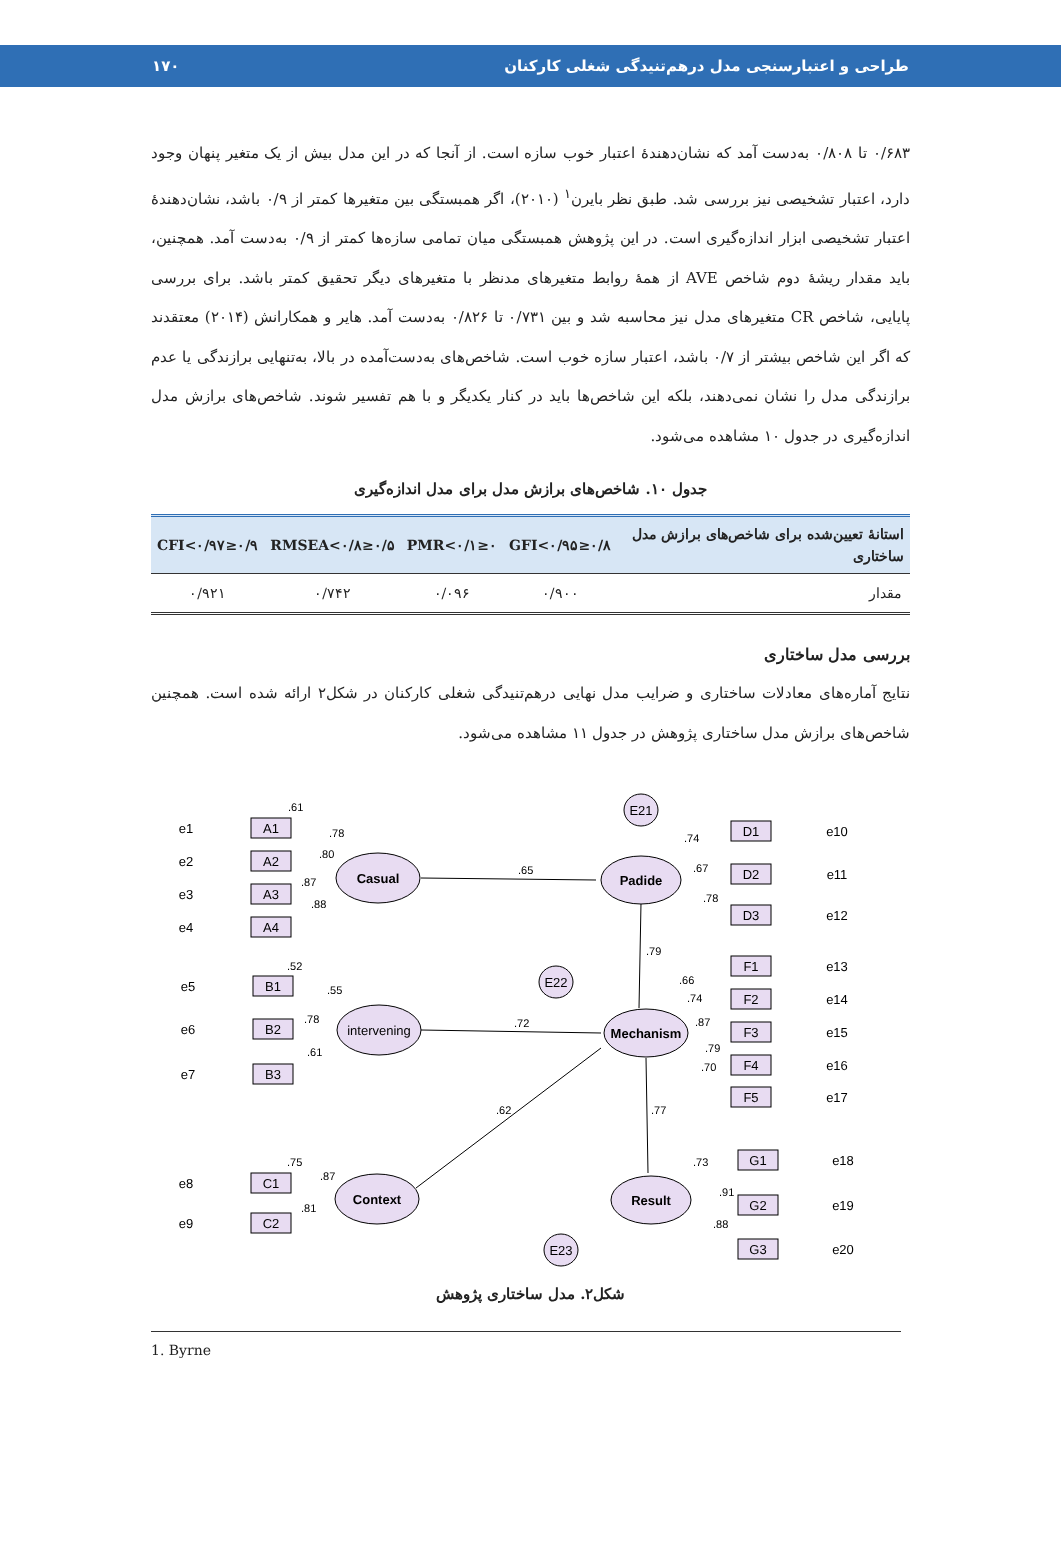طراحی و اعتبارسنجی مدل درهم‌تنیدگی شغلی کارکنان ۱۷۰
۰/۶۸۳ تا ۰/۸۰۸ به‌دست آمد که نشان‌دهندهٔ اعتبار خوب سازه است. از آنجا که در این مدل بیش از یک متغیر پنهان وجود دارد، اعتبار تشخیصی نیز بررسی شد. طبق نظر بایرن<sup>۱</sup> (۲۰۱۰)، اگر همبستگی بین متغیرها کمتر از ۰/۹ باشد، نشان‌دهندهٔ اعتبار تشخیصی ابزار اندازه‌گیری است. در این پژوهش همبستگی میان تمامی سازه‌ها کمتر از ۰/۹ به‌دست آمد. همچنین، باید مقدار ریشهٔ دوم شاخص AVE از همهٔ روابط متغیرهای مدنظر با متغیرهای دیگر تحقیق کمتر باشد. برای بررسی پایایی، شاخص CR متغیرهای مدل نیز محاسبه شد و بین ۰/۷۳۱ تا ۰/۸۲۶ به‌دست آمد. هایر و همکارانش (۲۰۱۴) معتقدند که اگر این شاخص بیشتر از ۰/۷ باشد، اعتبار سازه خوب است. شاخص‌های به‌دست‌آمده در بالا، به‌تنهایی برازندگی یا عدم برازندگی مدل را نشان نمی‌دهند، بلکه این شاخص‌ها باید در کنار یکدیگر و با هم تفسیر شوند. شاخص‌های برازش مدل اندازه‌گیری در جدول ۱۰ مشاهده می‌شود.
جدول ۱۰. شاخص‌های برازش مدل برای مدل اندازه‌گیری
| استانهٔ تعیین‌شده برای شاخص‌های برازش مدل ساختاری | ۰/۸≤GFI<۰/۹۵ | ۰≤PMR<۰/۱ | ۰/۵≤RMSEA<۰/۸ | ۰/۹≤CFI<۰/۹۷ |
| --- | --- | --- | --- | --- |
| مقدار | ۰/۹۰۰ | ۰/۰۹۶ | ۰/۷۴۲ | ۰/۹۲۱ |
بررسی مدل ساختاری
نتایج آماره‌های معادلات ساختاری و ضرایب مدل نهایی درهم‌تنیدگی شغلی کارکنان در شکل۲ ارائه شده است. همچنین شاخص‌های برازش مدل ساختاری پژوهش در جدول ۱۱ مشاهده می‌شود.
Casual
intervening
Context
Padide
Mechanism
Result
E21
E22
E23
A1
A2
A3
A4
B1
B2
B3
C1
C2
D1
D2
D3
F1
F2
F3
F4
F5
G1
G2
G3
e1
e2
e3
e4
e5
e6
e7
e8
e9
e10
e11
e12
e13
e14
e15
e16
e17
e18
e19
e20
.65
.72
.62
.79
.77
.61
.78
.80
.87
.88
.52
.55
.78
.61
.75
.87
.81
.74
.67
.78
.66
.74
.87
.79
.70
.73
.91
.88
شکل۲. مدل ساختاری پژوهش
1. Byrne